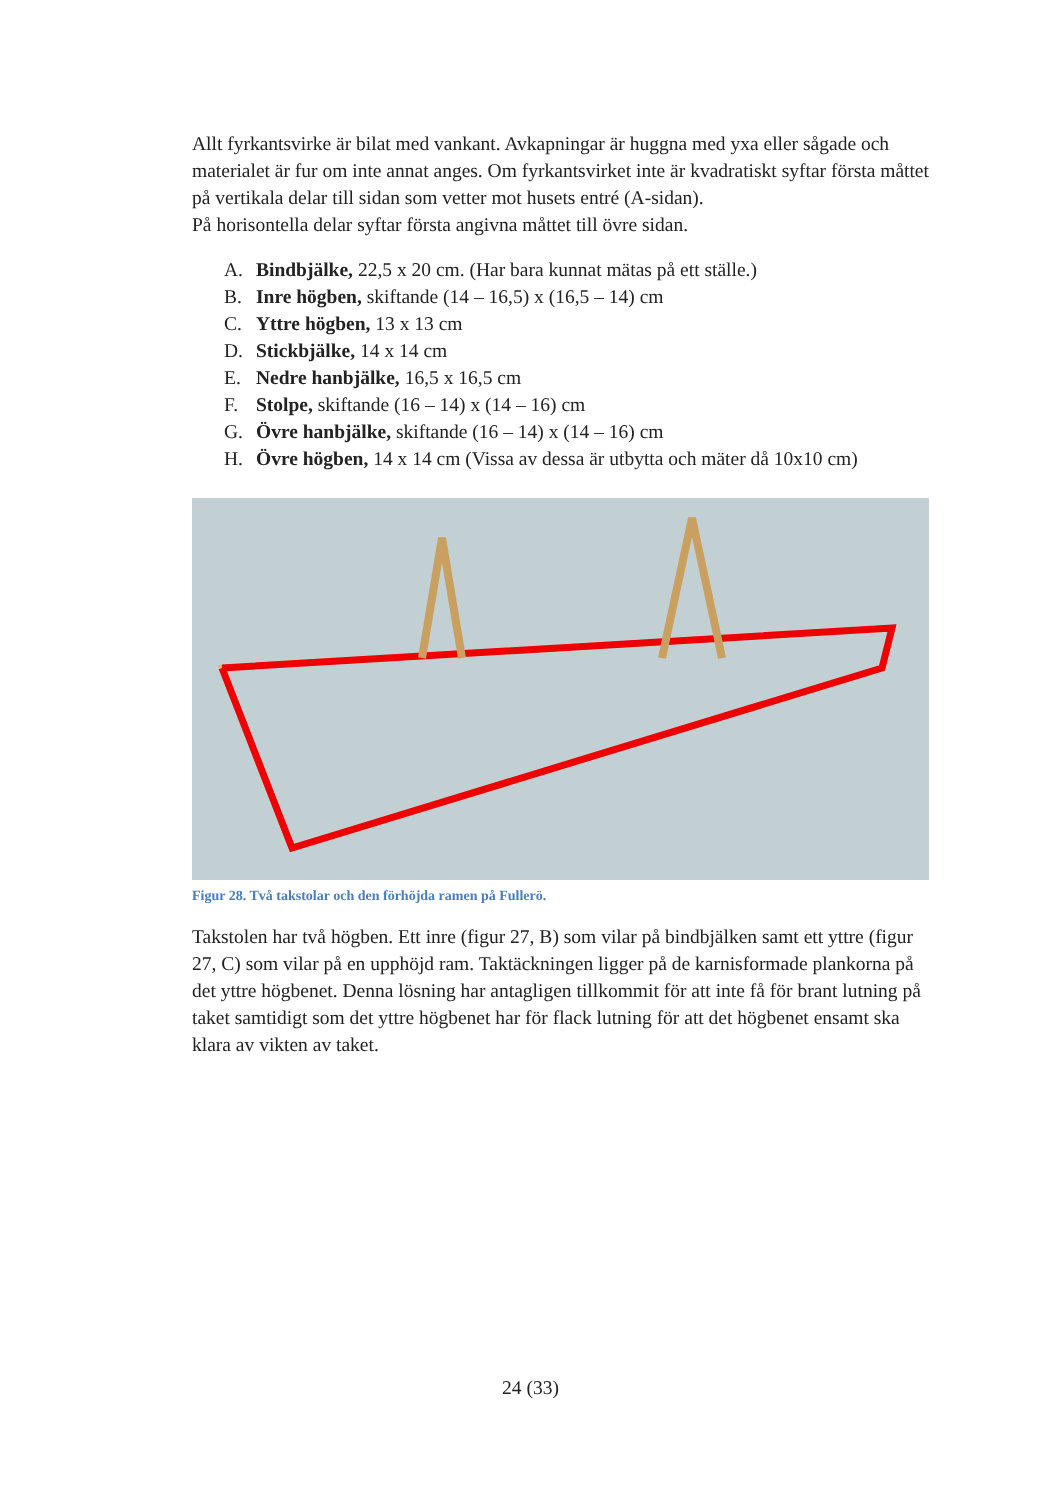Allt fyrkantsvirke är bilat med vankant. Avkapningar är huggna med yxa eller sågade och materialet är fur om inte annat anges. Om fyrkantsvirket inte är kvadratiskt syftar första måttet på vertikala delar till sidan som vetter mot husets entré (A-sidan).
På horisontella delar syftar första angivna måttet till övre sidan.
A. Bindbjälke, 22,5 x 20 cm. (Har bara kunnat mätas på ett ställe.)
B. Inre högben, skiftande (14 – 16,5) x (16,5 – 14) cm
C. Yttre högben, 13 x 13 cm
D. Stickbjälke, 14 x 14 cm
E. Nedre hanbjälke, 16,5 x 16,5 cm
F. Stolpe, skiftande (16 – 14) x (14 – 16) cm
G. Övre hanbjälke, skiftande (16 – 14) x (14 – 16) cm
H. Övre högben, 14 x 14 cm (Vissa av dessa är utbytta och mäter då 10x10 cm)
Figur 28. Två takstolar och den förhöjda ramen på Fullerö.
Takstolen har två högben. Ett inre (figur 27, B) som vilar på bindbjälken samt ett yttre (figur 27, C) som vilar på en upphöjd ram. Taktäckningen ligger på de karnisformade plankorna på det yttre högbenet. Denna lösning har antagligen tillkommit för att inte få för brant lutning på taket samtidigt som det yttre högbenet har för flack lutning för att det högbenet ensamt ska klara av vikten av taket.
24 (33)